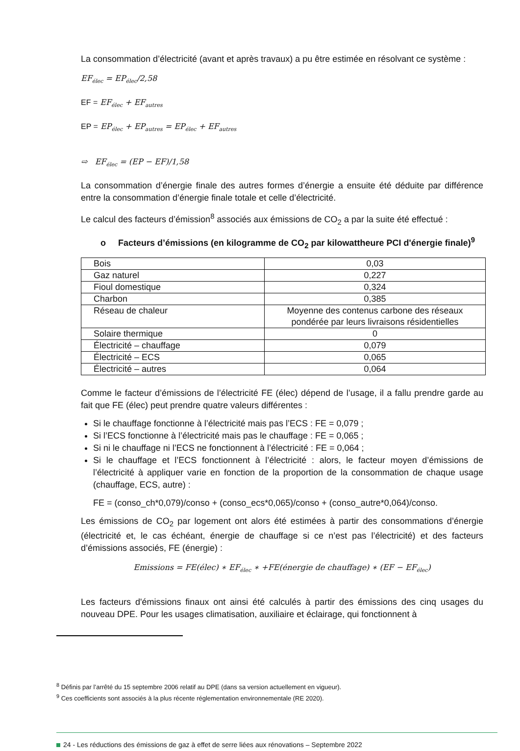La consommation d’électricité (avant et après travaux) a pu être estimée en résolvant ce système :
EF<sub>élec</sub> = EP<sub>élec</sub>/2,58
EF = EF<sub>élec</sub> + EF<sub>autres</sub>
EP = EP<sub>élec</sub> + EP<sub>autres</sub> = EP<sub>élec</sub> + EF<sub>autres</sub>
⇨ EF<sub>élec</sub> = (EP − EF)/1,58
La consommation d’énergie finale des autres formes d’énergie a ensuite été déduite par différence entre la consommation d’énergie finale totale et celle d’électricité.
Le calcul des facteurs d’émission<sup>8</sup> associés aux émissions de CO<sub>2</sub> a par la suite été effectué :
o Facteurs d’émissions (en kilogramme de CO<sub>2</sub> par kilowattheure PCI d'énergie finale)<sup>9</sup>
| Bois | 0,03 |
| Gaz naturel | 0,227 |
| Fioul domestique | 0,324 |
| Charbon | 0,385 |
| Réseau de chaleur | Moyenne des contenus carbone des réseaux pondérée par leurs livraisons résidentielles |
| Solaire thermique | 0 |
| Électricité – chauffage | 0,079 |
| Électricité – ECS | 0,065 |
| Électricité – autres | 0,064 |
Comme le facteur d’émissions de l’électricité FE (élec) dépend de l’usage, il a fallu prendre garde au fait que FE (élec) peut prendre quatre valeurs différentes :
Si le chauffage fonctionne à l’électricité mais pas l’ECS : FE = 0,079 ;
Si l’ECS fonctionne à l’électricité mais pas le chauffage : FE = 0,065 ;
Si ni le chauffage ni l’ECS ne fonctionnent à l’électricité : FE = 0,064 ;
Si le chauffage et l’ECS fonctionnent à l’électricité : alors, le facteur moyen d’émissions de l’électricité à appliquer varie en fonction de la proportion de la consommation de chaque usage (chauffage, ECS, autre) :
FE = (conso_ch*0,079)/conso + (conso_ecs*0,065)/conso + (conso_autre*0,064)/conso.
Les émissions de CO<sub>2</sub> par logement ont alors été estimées à partir des consommations d’énergie (électricité et, le cas échéant, énergie de chauffage si ce n’est pas l’électricité) et des facteurs d’émissions associés, FE (énergie) :
Emissions = FE(élec) ∗ EF<sub>élec</sub> ∗ +FE(énergie de chauffage) ∗ (EF − EF<sub>élec</sub>)
Les facteurs d'émissions finaux ont ainsi été calculés à partir des émissions des cinq usages du nouveau DPE. Pour les usages climatisation, auxiliaire et éclairage, qui fonctionnent à
<sup>8</sup> Définis par l’arrêté du 15 septembre 2006 relatif au DPE (dans sa version actuellement en vigueur).
<sup>9</sup> Ces coefficients sont associés à la plus récente réglementation environnementale (RE 2020).
24 - Les réductions des émissions de gaz à effet de serre liées aux rénovations – Septembre 2022